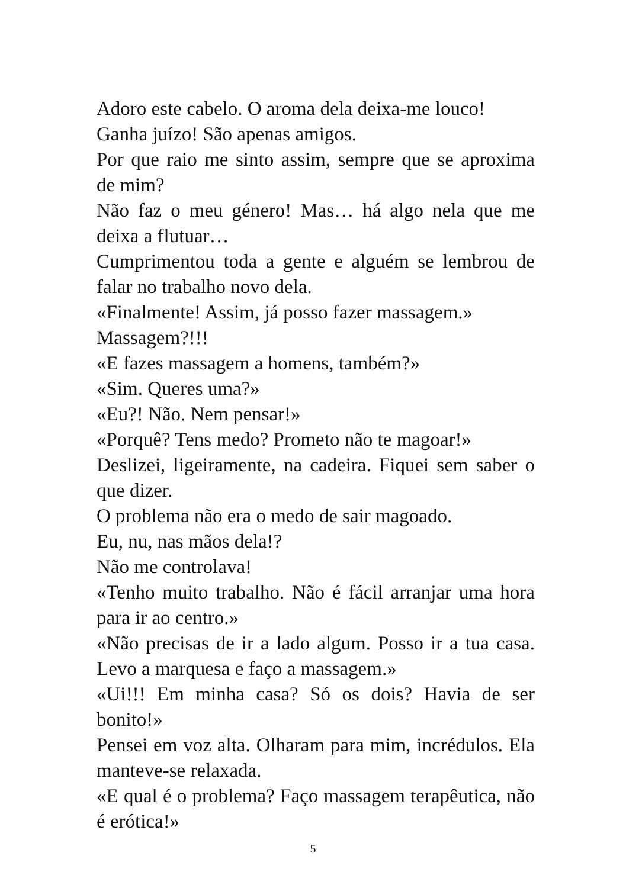Adoro este cabelo. O aroma dela deixa-me louco!
Ganha juízo! São apenas amigos.
Por que raio me sinto assim, sempre que se aproxima de mim?
Não faz o meu género! Mas… há algo nela que me deixa a flutuar…
Cumprimentou toda a gente e alguém se lembrou de falar no trabalho novo dela.
«Finalmente! Assim, já posso fazer massagem.»
Massagem?!!!
«E fazes massagem a homens, também?»
«Sim. Queres uma?»
«Eu?! Não. Nem pensar!»
«Porquê? Tens medo? Prometo não te magoar!»
Deslizei, ligeiramente, na cadeira. Fiquei sem saber o que dizer.
O problema não era o medo de sair magoado.
Eu, nu, nas mãos dela!?
Não me controlava!
«Tenho muito trabalho. Não é fácil arranjar uma hora para ir ao centro.»
«Não precisas de ir a lado algum. Posso ir a tua casa. Levo a marquesa e faço a massagem.»
«Ui!!! Em minha casa? Só os dois? Havia de ser bonito!»
Pensei em voz alta. Olharam para mim, incrédulos. Ela manteve-se relaxada.
«E qual é o problema? Faço massagem terapêutica, não é erótica!»
5